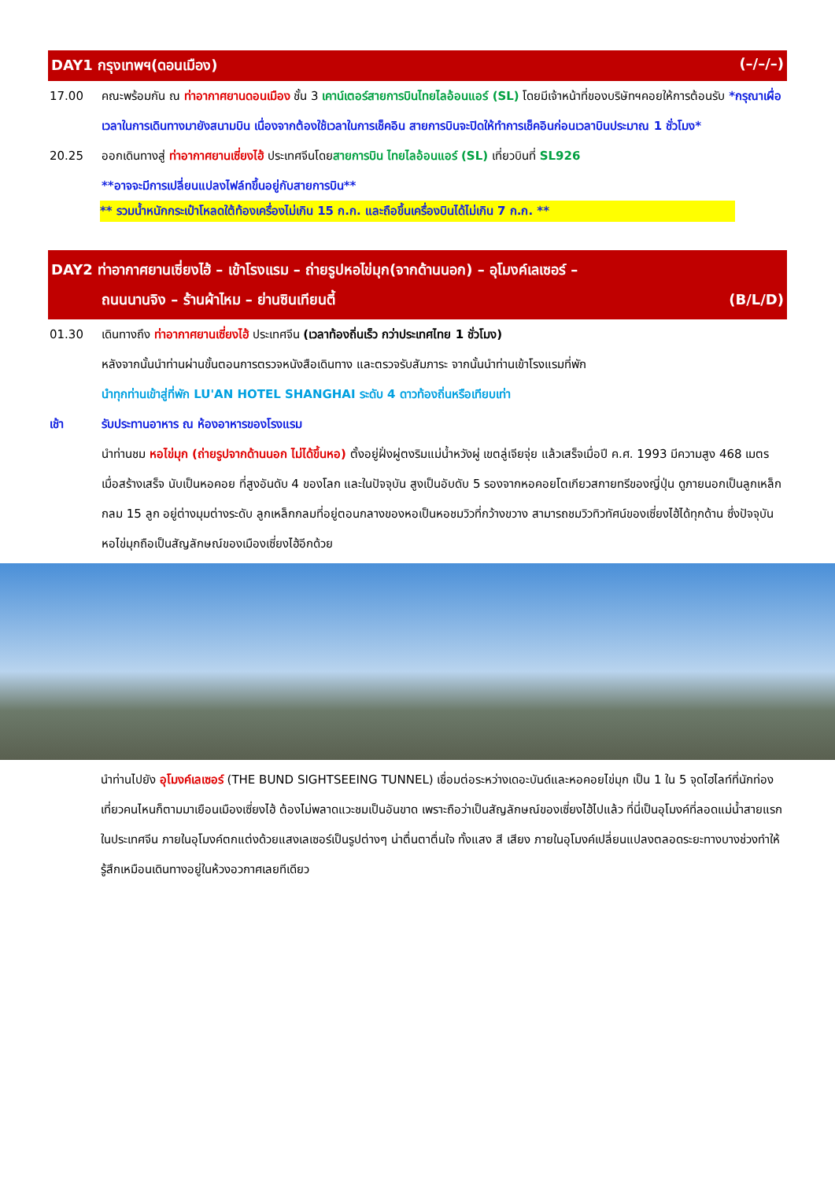DAY1 กรุงเทพฯ(ดอนเมือง) (–/–/–)
17.00 คณะพร้อมกัน ณ ท่าอากาศยานดอนเมือง ชั้น 3 เคาน์เตอร์สายการบินไทยไลอ้อนแอร์ (SL) โดยมีเจ้าหน้าที่ของบริษัทฯคอยให้การต้อนรับ *กรุณาเผื่อเวลาในการเดินทางมายังสนามบิน เนื่องจากต้องใช้เวลาในการเช็คอิน สายการบินจะปิดให้ทำการเช็คอินก่อนเวลาบินประมาณ 1 ชั่วโมง*
20.25 ออกเดินทางสู่ ท่าอากาศยานเซี่ยงไฮ้ ประเทศจีนโดยสายการบิน ไทยไลอ้อนแอร์ (SL) เที่ยวบินที่ SL926
**อาจจะมีการเปลี่ยนแปลงไฟล์ทขึ้นอยู่กับสายการบิน**
** รวมน้ำหนักกระเป๋าโหลดใต้ท้องเครื่องไม่เกิน 15 ก.ก. และถือขึ้นเครื่องบินได้ไม่เกิน 7 ก.ก. **
DAY2 ท่าอากาศยานเซี่ยงไฮ้ – เข้าโรงแรม – ถ่ายรูปหอไข่มุก(จากด้านนอก) – อุโมงค์เลเซอร์ –
ถนนนานจิง – ร้านผ้าไหม – ย่านซินเทียนตี้ (B/L/D)
01.30 เดินทางถึง ท่าอากาศยานเซี่ยงไฮ้ ประเทศจีน (เวลาท้องถิ่นเร็ว กว่าประเทศไทย 1 ชั่วโมง)
หลังจากนั้นนำท่านผ่านขั้นตอนการตรวจหนังสือเดินทาง และตรวจรับสัมภาระ จากนั้นนำท่านเข้าโรงแรมที่พัก
นำทุกท่านเข้าสู่ที่พัก LU'AN HOTEL SHANGHAI ระดับ 4 ดาวท้องถิ่นหรือเทียบเท่า
เช้า รับประทานอาหาร ณ ห้องอาหารของโรงแรม
นำท่านชม หอไข่มุก (ถ่ายรูปจากด้านนอก ไม่ได้ขึ้นหอ) ตั้งอยู่ฝั่งผู่ตงริมแม่น้ำหวังผู่ เขตลู่เจียจุ่ย แล้วเสร็จเมื่อปี ค.ศ. 1993 มีความสูง 468 เมตร เมื่อสร้างเสร็จ นับเป็นหอคอย ที่สูงอันดับ 4 ของโลก และในปัจจุบัน สูงเป็นอับดับ 5 รองจากหอคอยโตเกียวสกายทรีของญี่ปุ่น ดูภายนอกเป็นลูกเหล็กกลม 15 ลูก อยู่ต่างมุมต่างระดับ ลูกเหล็กกลมที่อยู่ตอนกลางของหอเป็นหอชมวิวที่กว้างขวาง สามารถชมวิวทิวทัศน์ของเซี่ยงไฮ้ได้ทุกด้าน ซึ่งปัจจุบันหอไข่มุกถือเป็นสัญลักษณ์ของเมืองเซี่ยงไฮ้อีกด้วย
นำท่านไปยัง อุโมงค์เลเซอร์ (THE BUND SIGHTSEEING TUNNEL) เชื่อมต่อระหว่างเดอะบันด์และหอคอยไข่มุก เป็น 1 ใน 5 จุดไฮไลท์ที่นักท่องเที่ยวคนไหนก็ตามมาเยือนเมืองเซี่ยงไฮ้ ต้องไม่พลาดแวะชมเป็นอันขาด เพราะถือว่าเป็นสัญลักษณ์ของเซี่ยงไฮ้ไปแล้ว ที่นี่เป็นอุโมงค์ที่ลอดแม่น้ำสายแรกในประเทศจีน ภายในอุโมงค์ตกแต่งด้วยแสงเลเซอร์เป็นรูปต่างๆ น่าตื่นตาตื่นใจ ทั้งแสง สี เสียง ภายในอุโมงค์เปลี่ยนแปลงตลอดระยะทางบางช่วงทำให้รู้สึกเหมือนเดินทางอยู่ในห้วงอวกาศเลยทีเดียว